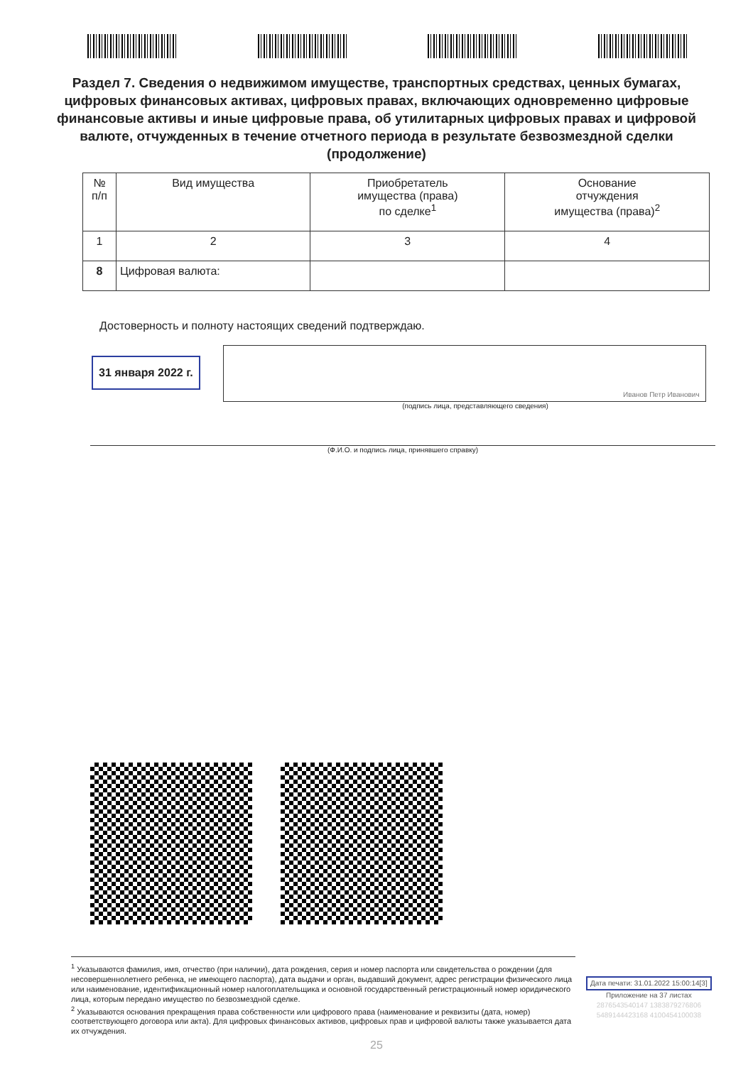Раздел 7. Сведения о недвижимом имуществе, транспортных средствах, ценных бумагах, цифровых финансовых активах, цифровых правах, включающих одновременно цифровые финансовые активы и иные цифровые права, об утилитарных цифровых правах и цифровой валюте, отчужденных в течение отчетного периода в результате безвозмездной сделки (продолжение)
| № п/п | Вид имущества | Приобретатель имущества (права) по сделке<sup>1</sup> | Основание отчуждения имущества (права)<sup>2</sup> |
| --- | --- | --- | --- |
| 1 | 2 | 3 | 4 |
| 8 | Цифровая валюта: | | |
Достоверность и полноту настоящих сведений подтверждаю.
31 января 2022 г.
Иванов Петр Иванович
(подпись лица, представляющего сведения)
(Ф.И.О. и подпись лица, принявшего справку)
<sup>1</sup> Указываются фамилия, имя, отчество (при наличии), дата рождения, серия и номер паспорта или свидетельства о рождении (для несовершеннолетнего ребенка, не имеющего паспорта), дата выдачи и орган, выдавший документ, адрес регистрации физического лица или наименование, идентификационный номер налогоплательщика и основной государственный регистрационный номер юридического лица, которым передано имущество по безвозмездной сделке.
<sup>2</sup> Указываются основания прекращения права собственности или цифрового права (наименование и реквизиты (дата, номер) соответствующего договора или акта). Для цифровых финансовых активов, цифровых прав и цифровой валюты также указывается дата их отчуждения.
Дата печати: 31.01.2022 15:00:14[3]
Приложение на 37 листах
2876543540147 1383879276806
5489144423168 4100454100038
25